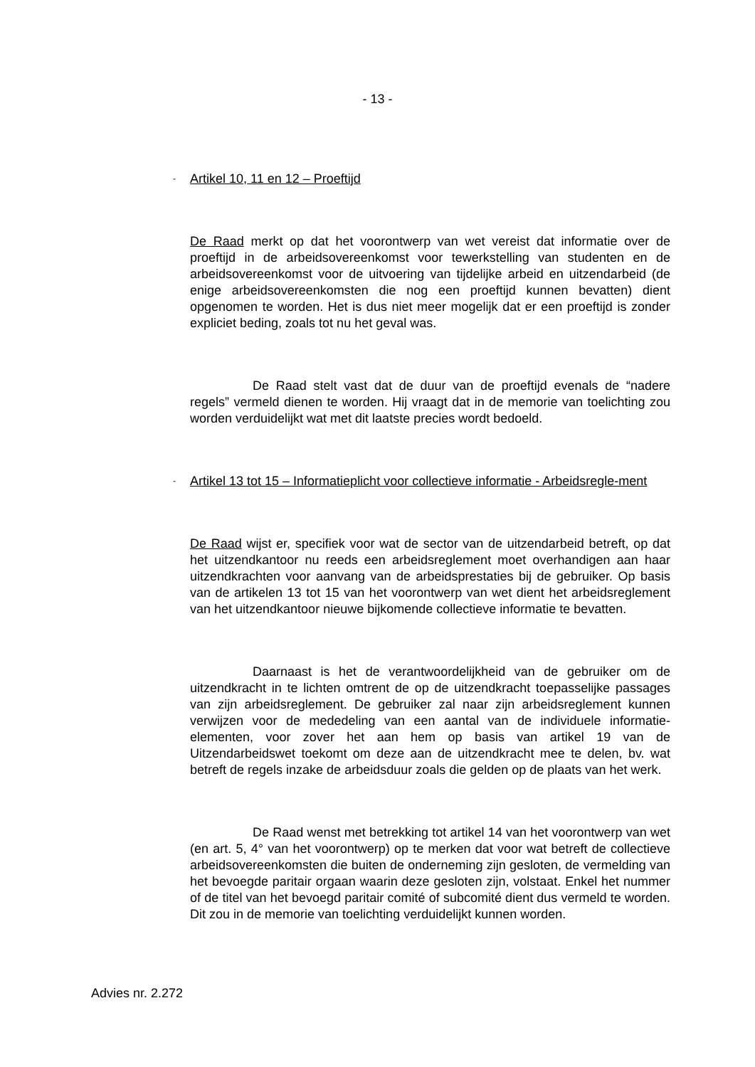- 13 -
- Artikel 10, 11 en 12 – Proeftijd
De Raad merkt op dat het voorontwerp van wet vereist dat informatie over de proeftijd in de arbeidsovereenkomst voor tewerkstelling van studenten en de arbeidsovereenkomst voor de uitvoering van tijdelijke arbeid en uitzendarbeid (de enige arbeidsovereenkomsten die nog een proeftijd kunnen bevatten) dient opgenomen te worden. Het is dus niet meer mogelijk dat er een proeftijd is zonder expliciet beding, zoals tot nu het geval was.
De Raad stelt vast dat de duur van de proeftijd evenals de “nadere regels” vermeld dienen te worden. Hij vraagt dat in de memorie van toelichting zou worden verduidelijkt wat met dit laatste precies wordt bedoeld.
-
Artikel 13 tot 15 – Informatieplicht voor collectieve informatie - Arbeidsregle-ment
De Raad wijst er, specifiek voor wat de sector van de uitzendarbeid betreft, op dat het uitzendkantoor nu reeds een arbeidsreglement moet overhandigen aan haar uitzendkrachten voor aanvang van de arbeidsprestaties bij de gebruiker. Op basis van de artikelen 13 tot 15 van het voorontwerp van wet dient het arbeidsreglement van het uitzendkantoor nieuwe bijkomende collectieve informatie te bevatten.
Daarnaast is het de verantwoordelijkheid van de gebruiker om de uitzendkracht in te lichten omtrent de op de uitzendkracht toepasselijke passages van zijn arbeidsreglement. De gebruiker zal naar zijn arbeidsreglement kunnen verwijzen voor de mededeling van een aantal van de individuele informatie-elementen, voor zover het aan hem op basis van artikel 19 van de Uitzendarbeidswet toekomt om deze aan de uitzendkracht mee te delen, bv. wat betreft de regels inzake de arbeidsduur zoals die gelden op de plaats van het werk.
De Raad wenst met betrekking tot artikel 14 van het voorontwerp van wet (en art. 5, 4° van het voorontwerp) op te merken dat voor wat betreft de collectieve arbeidsovereenkomsten die buiten de onderneming zijn gesloten, de vermelding van het bevoegde paritair orgaan waarin deze gesloten zijn, volstaat. Enkel het nummer of de titel van het bevoegd paritair comité of subcomité dient dus vermeld te worden. Dit zou in de memorie van toelichting verduidelijkt kunnen worden.
Advies nr. 2.272